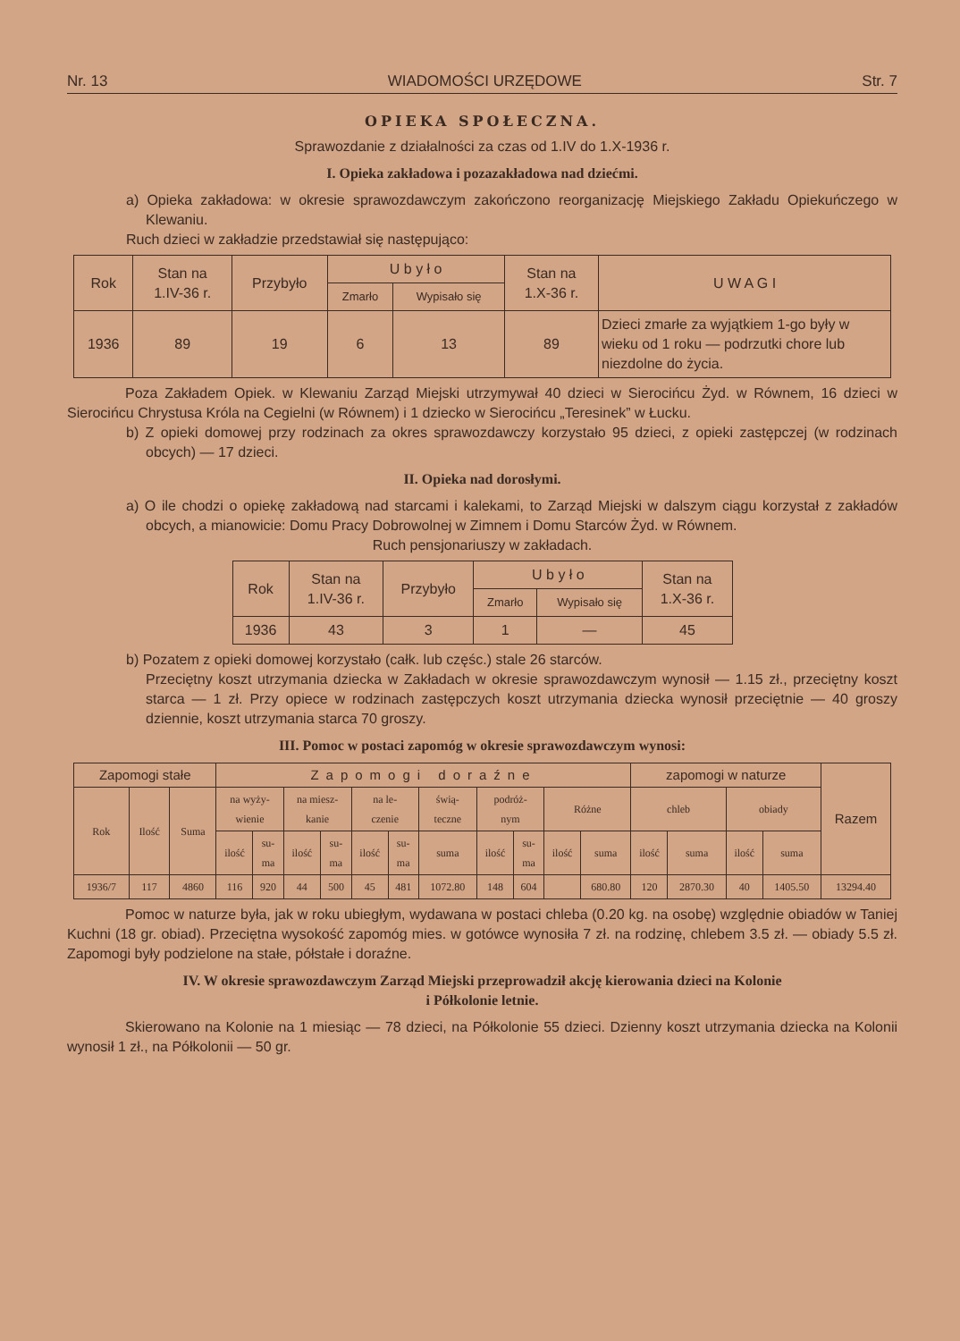Nr. 13 WIADOMOŚCI URZĘDOWE Str. 7
OPIEKA SPOŁECZNA.
Sprawozdanie z działalności za czas od 1.IV do 1.X-1936 r.
I. Opieka zakładowa i pozazakładowa nad dziećmi.
a) Opieka zakładowa: w okresie sprawozdawczym zakończono reorganizację Miejskiego Zakładu Opiekuńczego w Klewaniu.
Ruch dzieci w zakładzie przedstawiał się następująco:
| Rok | Stan na 1.IV-36 r. | Przybyło | U b y ł o | | Stan na 1.X-36 r. | U W A G I |
| --- | --- | --- | --- | --- | --- | --- |
| | | | Zmarło | Wypisało się | | |
| 1936 | 89 | 19 | 6 | 13 | 89 | Dzieci zmarłe za wyjątkiem 1-go były w wieku od 1 roku — podrzutki chore lub niezdolne do życia. |
Poza Zakładem Opiek. w Klewaniu Zarząd Miejski utrzymywał 40 dzieci w Sierocińcu Żyd. w Równem, 16 dzieci w Sierocińcu Chrystusa Króla na Cegielni (w Równem) i 1 dziecko w Sierocińcu „Teresinek” w Łucku.
b) Z opieki domowej przy rodzinach za okres sprawozdawczy korzystało 95 dzieci, z opieki zastępczej (w rodzinach obcych) — 17 dzieci.
II. Opieka nad dorosłymi.
a) O ile chodzi o opiekę zakładową nad starcami i kalekami, to Zarząd Miejski w dalszym ciągu korzystał z zakładów obcych, a mianowicie: Domu Pracy Dobrowolnej w Zimnem i Domu Starców Żyd. w Równem.
Ruch pensjonariuszy w zakładach.
| Rok | Stan na 1.IV-36 r. | Przybyło | U b y ł o | | Stan na 1.X-36 r. |
| --- | --- | --- | --- | --- | --- |
| | | | Zmarło | Wypisało się | |
| 1936 | 43 | 3 | 1 | — | 45 |
b) Pozatem z opieki domowej korzystało (całk. lub częśc.) stale 26 starców.
Przeciętny koszt utrzymania dziecka w Zakładach w okresie sprawozdawczym wynosił — 1.15 zł., przeciętny koszt starca — 1 zł. Przy opiece w rodzinach zastępczych koszt utrzymania dziecka wynosił przeciętnie — 40 groszy dziennie, koszt utrzymania starca 70 groszy.
III. Pomoc w postaci zapomóg w okresie sprawozdawczym wynosi:
| Zapomogi stałe | | | Zapomogi doraźne | | | | | | | | | | | zapomogi w naturze | | | | Razem |
| --- | --- | --- | --- | --- | --- | --- | --- | --- | --- | --- | --- | --- | --- | --- | --- | --- | --- | --- |
| Rok | Ilość | Suma | na wyży- wienie | | na miesz- kanie | | na le- czenie | | świą- teczne | podróż- nym | | Różne | | chleb | | obiady | | |
| | | | ilość | su- ma | ilość | su- ma | ilość | su- ma | suma | ilość | su- ma | ilość | suma | ilość | suma | ilość | suma | |
| 1936/7 | 117 | 4860 | 116 | 920 | 44 | 500 | 45 | 481 | 1072.80 | 148 | 604 | | 680.80 | 120 | 2870.30 | 40 | 1405.50 | 13294.40 |
Pomoc w naturze była, jak w roku ubiegłym, wydawana w postaci chleba (0.20 kg. na osobę) względnie obiadów w Taniej Kuchni (18 gr. obiad). Przeciętna wysokość zapomóg mies. w gotówce wynosiła 7 zł. na rodzinę, chlebem 3.5 zł. — obiady 5.5 zł. Zapomogi były podzielone na stałe, półstałe i doraźne.
IV. W okresie sprawozdawczym Zarząd Miejski przeprowadził akcję kierowania dzieci na Kolonie
i Półkolonie letnie.
Skierowano na Kolonie na 1 miesiąc — 78 dzieci, na Półkolonie 55 dzieci. Dzienny koszt utrzymania dziecka na Kolonii wynosił 1 zł., na Półkolonii — 50 gr.